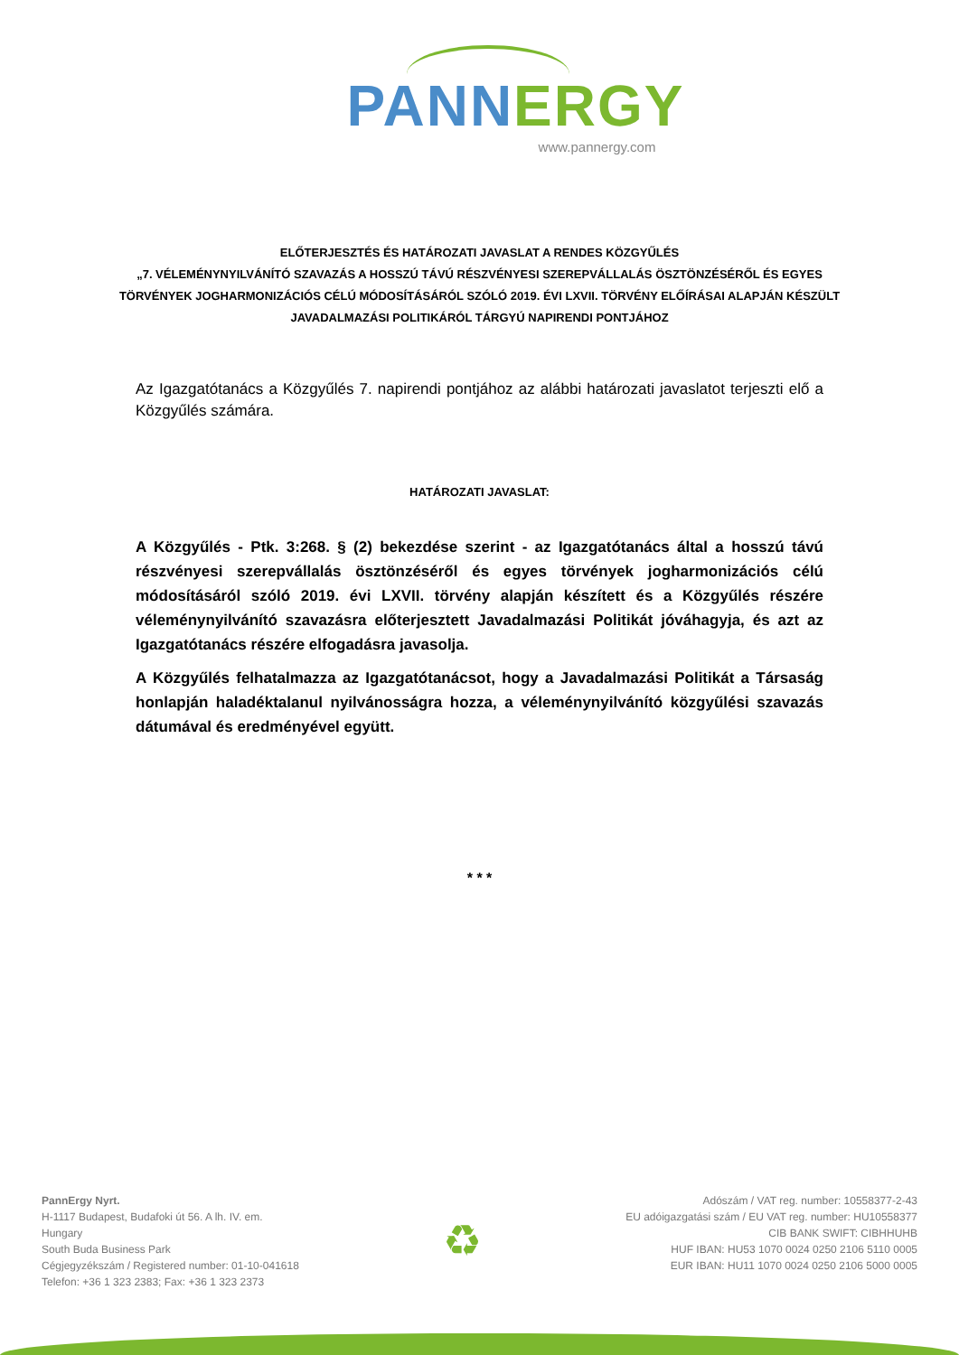PANN ERGY
www.pannergy.com
ELŐTERJESZTÉS ÉS HATÁROZATI JAVASLAT A RENDES KÖZGYŰLÉS
„7. VÉLEMÉNYNYILVÁNÍTÓ SZAVAZÁS A HOSSZÚ TÁVÚ RÉSZVÉNYESI SZEREPVÁLLALÁS ÖSZTÖNZÉSÉRŐL ÉS EGYES TÖRVÉNYEK JOGHARMONIZÁCIÓS CÉLÚ MÓDOSÍTÁSÁRÓL SZÓLÓ 2019. ÉVI LXVII. TÖRVÉNY ELŐÍRÁSAI ALAPJÁN KÉSZÜLT JAVADALMAZÁSI POLITIKÁRÓL TÁRGYÚ NAPIRENDI PONTJÁHOZ
Az Igazgatótanács a Közgyűlés 7. napirendi pontjához az alábbi határozati javaslatot terjeszti elő a Közgyűlés számára.
HATÁROZATI JAVASLAT:
A Közgyűlés - Ptk. 3:268. § (2) bekezdése szerint - az Igazgatótanács által a hosszú távú részvényesi szerepvállalás ösztönzéséről és egyes törvények jogharmonizációs célú módosításáról szóló 2019. évi LXVII. törvény alapján készített és a Közgyűlés részére véleménynyilvánító szavazásra előterjesztett Javadalmazási Politikát jóváhagyja, és azt az Igazgatótanács részére elfogadásra javasolja.
A Közgyűlés felhatalmazza az Igazgatótanácsot, hogy a Javadalmazási Politikát a Társaság honlapján haladéktalanul nyilvánosságra hozza, a véleménynyilvánító közgyűlési szavazás dátumával és eredményével együtt.
* * *
PannErgy Nyrt.
H-1117 Budapest, Budafoki út 56. A lh. IV. em.
Hungary
South Buda Business Park
Cégjegyzékszám / Registered number: 01-10-041618
Telefon: +36 1 323 2383; Fax: +36 1 323 2373
♻
Adószám / VAT reg. number: 10558377-2-43
EU adóigazgatási szám / EU VAT reg. number: HU10558377
CIB BANK SWIFT: CIBHHUHB
HUF IBAN: HU53 1070 0024 0250 2106 5110 0005
EUR IBAN: HU11 1070 0024 0250 2106 5000 0005